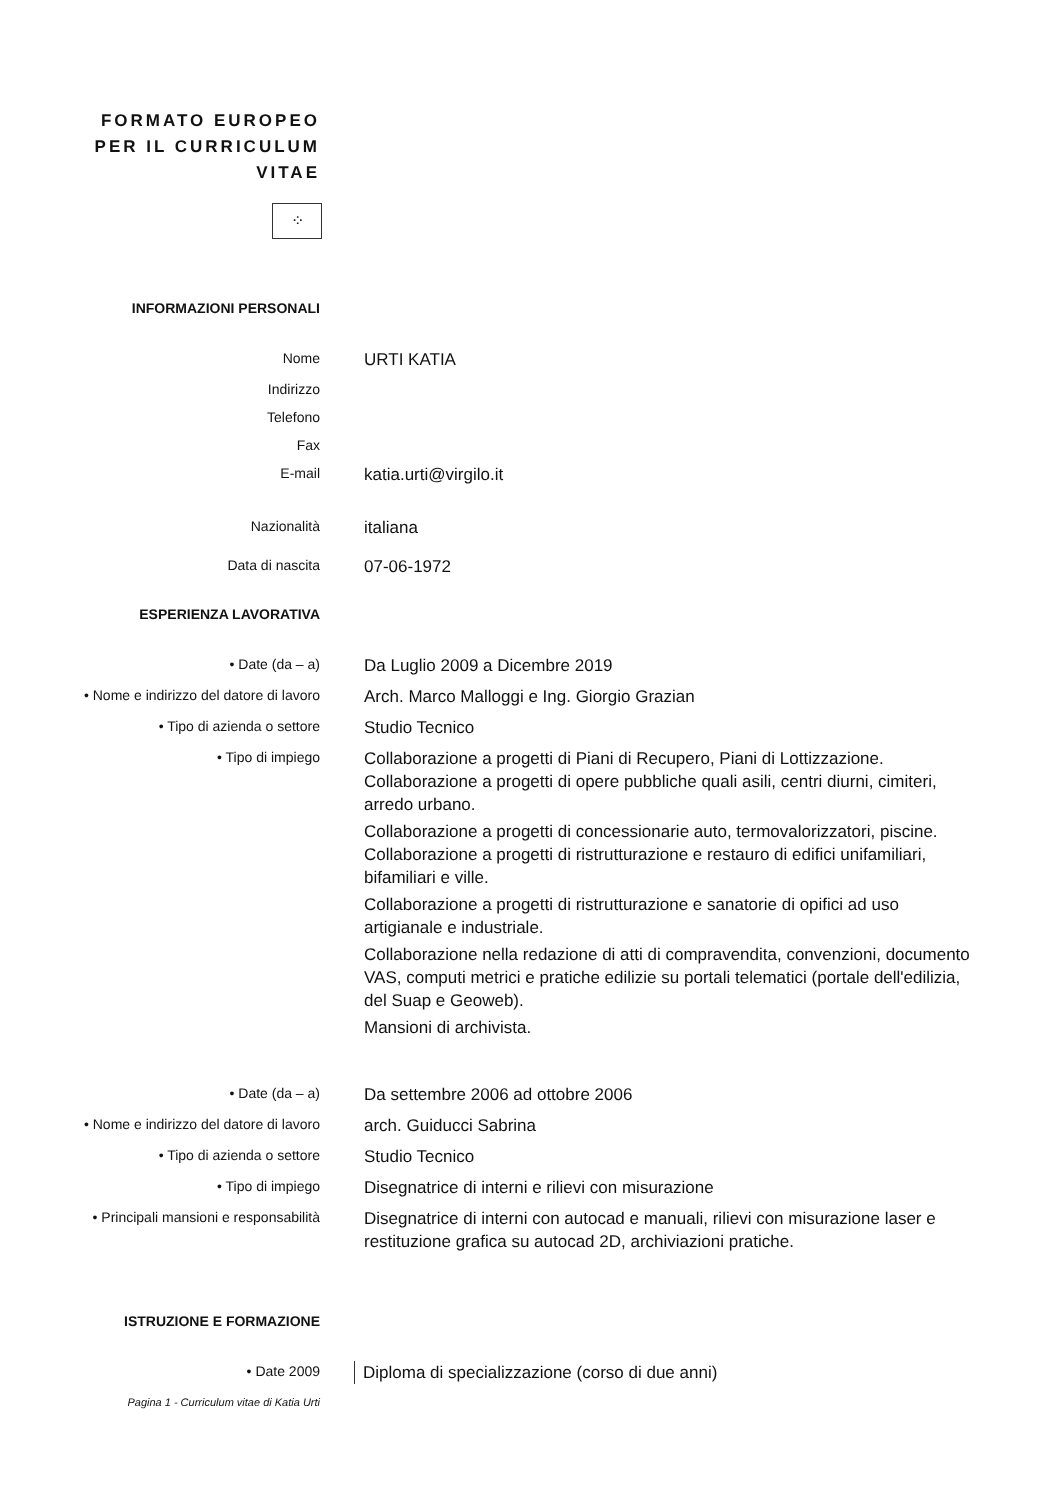FORMATO EUROPEO PER IL CURRICULUM VITAE
⁘
INFORMAZIONI PERSONALI
Nome
URTI KATIA
Indirizzo
Telefono
Fax
E-mail
katia.urti@virgilo.it
Nazionalità
italiana
Data di nascita
07-06-1972
ESPERIENZA LAVORATIVA
• Date (da – a)
Da Luglio 2009 a Dicembre 2019
• Nome e indirizzo del datore di lavoro
Arch. Marco Malloggi e Ing. Giorgio Grazian
• Tipo di azienda o settore
Studio Tecnico
• Tipo di impiego
Collaborazione a progetti di Piani di Recupero, Piani di Lottizzazione. Collaborazione a progetti di opere pubbliche quali asili, centri diurni, cimiteri, arredo urbano.
Collaborazione a progetti di concessionarie auto, termovalorizzatori, piscine. Collaborazione a progetti di ristrutturazione e restauro di edifici unifamiliari, bifamiliari e ville.
Collaborazione a progetti di ristrutturazione e sanatorie di opifici ad uso artigianale e industriale.
Collaborazione nella redazione di atti di compravendita, convenzioni, documento VAS, computi metrici e pratiche edilizie su portali telematici (portale dell'edilizia, del Suap e Geoweb).
Mansioni di archivista.
• Date (da – a)
Da settembre 2006 ad ottobre 2006
• Nome e indirizzo del datore di lavoro
arch. Guiducci Sabrina
• Tipo di azienda o settore
Studio Tecnico
• Tipo di impiego
Disegnatrice di interni e rilievi con misurazione
• Principali mansioni e responsabilità
Disegnatrice di interni con autocad e manuali, rilievi con misurazione laser e restituzione grafica su autocad 2D, archiviazioni pratiche.
ISTRUZIONE E FORMAZIONE
• Date 2009
Diploma di specializzazione (corso di due anni)
Pagina 1 - Curriculum vitae di Katia Urti